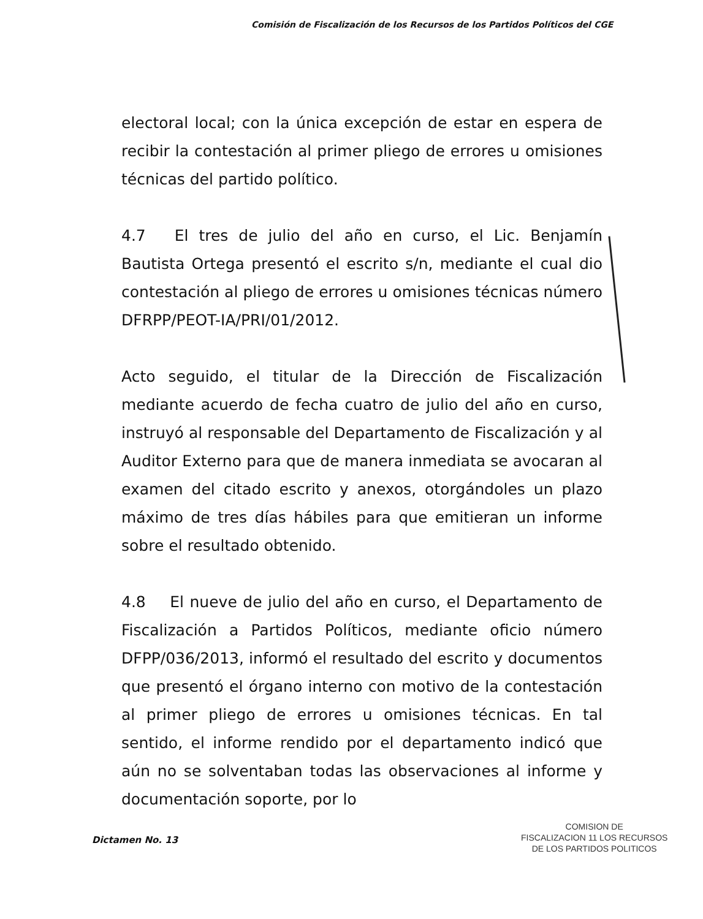Comisión de Fiscalización de los Recursos de los Partidos Políticos del CGE
electoral local; con la única excepción de estar en espera de recibir la contestación al primer pliego de errores u omisiones técnicas del partido político.
4.7 El tres de julio del año en curso, el Lic. Benjamín Bautista Ortega presentó el escrito s/n, mediante el cual dio contestación al pliego de errores u omisiones técnicas número DFRPP/PEOT-IA/PRI/01/2012.
Acto seguido, el titular de la Dirección de Fiscalización mediante acuerdo de fecha cuatro de julio del año en curso, instruyó al responsable del Departamento de Fiscalización y al Auditor Externo para que de manera inmediata se avocaran al examen del citado escrito y anexos, otorgándoles un plazo máximo de tres días hábiles para que emitieran un informe sobre el resultado obtenido.
4.8 El nueve de julio del año en curso, el Departamento de Fiscalización a Partidos Políticos, mediante oficio número DFPP/036/2013, informó el resultado del escrito y documentos que presentó el órgano interno con motivo de la contestación al primer pliego de errores u omisiones técnicas. En tal sentido, el informe rendido por el departamento indicó que aún no se solventaban todas las observaciones al informe y documentación soporte, por lo
Dictamen No. 13
COMISION DE
FISCALIZACION 11 LOS RECURSOS
DE LOS PARTIDOS POLITICOS